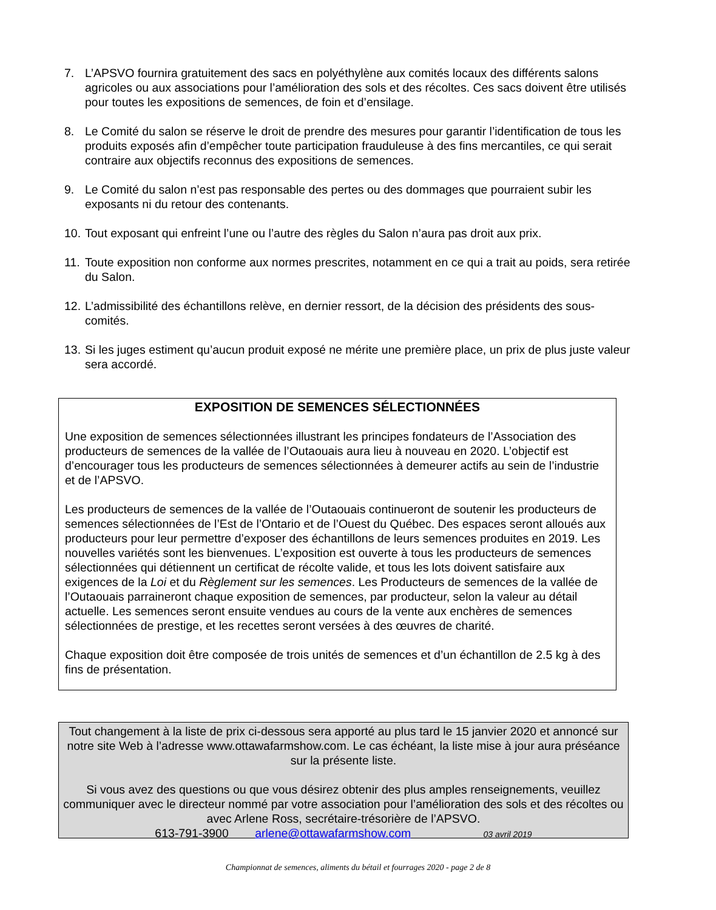7. L’APSVO fournira gratuitement des sacs en polyéthylène aux comités locaux des différents salons agricoles ou aux associations pour l’amélioration des sols et des récoltes. Ces sacs doivent être utilisés pour toutes les expositions de semences, de foin et d’ensilage.
8. Le Comité du salon se réserve le droit de prendre des mesures pour garantir l’identification de tous les produits exposés afin d’empêcher toute participation frauduleuse à des fins mercantiles, ce qui serait contraire aux objectifs reconnus des expositions de semences.
9. Le Comité du salon n’est pas responsable des pertes ou des dommages que pourraient subir les exposants ni du retour des contenants.
10. Tout exposant qui enfreint l’une ou l’autre des règles du Salon n’aura pas droit aux prix.
11. Toute exposition non conforme aux normes prescrites, notamment en ce qui a trait au poids, sera retirée du Salon.
12. L’admissibilité des échantillons relève, en dernier ressort, de la décision des présidents des sous-comités.
13. Si les juges estiment qu’aucun produit exposé ne mérite une première place, un prix de plus juste valeur sera accordé.
EXPOSITION DE SEMENCES SÉLECTIONNÉES
Une exposition de semences sélectionnées illustrant les principes fondateurs de l’Association des producteurs de semences de la vallée de l’Outaouais aura lieu à nouveau en 2020. L’objectif est d’encourager tous les producteurs de semences sélectionnées à demeurer actifs au sein de l’industrie et de l’APSVO.
Les producteurs de semences de la vallée de l’Outaouais continueront de soutenir les producteurs de semences sélectionnées de l’Est de l’Ontario et de l’Ouest du Québec. Des espaces seront alloués aux producteurs pour leur permettre d’exposer des échantillons de leurs semences produites en 2019. Les nouvelles variétés sont les bienvenues. L’exposition est ouverte à tous les producteurs de semences sélectionnées qui détiennent un certificat de récolte valide, et tous les lots doivent satisfaire aux exigences de la Loi et du Règlement sur les semences. Les Producteurs de semences de la vallée de l’Outaouais parraineront chaque exposition de semences, par producteur, selon la valeur au détail actuelle. Les semences seront ensuite vendues au cours de la vente aux enchères de semences sélectionnées de prestige, et les recettes seront versées à des œuvres de charité.
Chaque exposition doit être composée de trois unités de semences et d’un échantillon de 2.5 kg à des fins de présentation.
Tout changement à la liste de prix ci-dessous sera apporté au plus tard le 15 janvier 2020 et annoncé sur notre site Web à l’adresse www.ottawafarmshow.com. Le cas échéant, la liste mise à jour aura préséance sur la présente liste.
Si vous avez des questions ou que vous désirez obtenir des plus amples renseignements, veuillez communiquer avec le directeur nommé par votre association pour l’amélioration des sols et des récoltes ou avec Arlene Ross, secrétaire-trésorière de l’APSVO.
613-791-3900 arlene@ottawafarmshow.com 03 avril 2019
Championnat de semences, aliments du bétail et fourrages 2020 - page 2 de 8